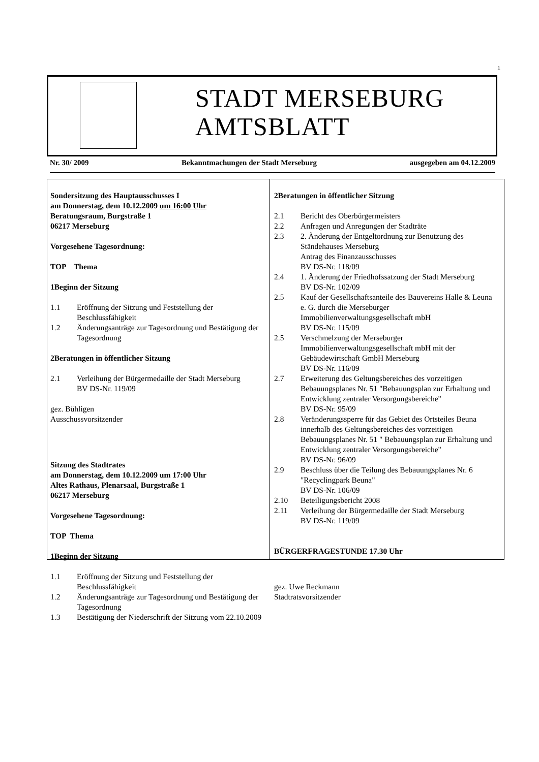1
STADT MERSEBURG
AMTSBLATT
Nr. 30/ 2009 Bekanntmachungen der Stadt Merseburg ausgegeben am 04.12.2009
Sondersitzung des Hauptausschusses I
am Donnerstag, dem 10.12.2009 um 16:00 Uhr
Beratungsraum, Burgstraße 1
06217 Merseburg
Vorgesehene Tagesordnung:
TOP Thema
1 Beginn der Sitzung
1.1 Eröffnung der Sitzung und Feststellung der Beschlussfähigkeit
1.2 Änderungsanträge zur Tagesordnung und Bestätigung der Tagesordnung
2 Beratungen in öffentlicher Sitzung
2.1 Verleihung der Bürgermedaille der Stadt Merseburg
BV DS-Nr. 119/09
gez. Bühligen
Ausschussvorsitzender
Sitzung des Stadtrates
am Donnerstag, dem 10.12.2009 um 17:00 Uhr
Altes Rathaus, Plenarsaal, Burgstraße 1
06217 Merseburg
Vorgesehene Tagesordnung:
TOP Thema
1 Beginn der Sitzung
1.1 Eröffnung der Sitzung und Feststellung der Beschlussfähigkeit
1.2 Änderungsanträge zur Tagesordnung und Bestätigung der Tagesordnung
1.3 Bestätigung der Niederschrift der Sitzung vom 22.10.2009
2 Beratungen in öffentlicher Sitzung
2.1 Bericht des Oberbürgermeisters
2.2 Anfragen und Anregungen der Stadträte
2.3 2. Änderung der Entgeltordnung zur Benutzung des Ständehauses Merseburg
Antrag des Finanzausschusses
BV DS-Nr. 118/09
2.4 1. Änderung der Friedhofssatzung der Stadt Merseburg
BV DS-Nr. 102/09
2.5 Kauf der Gesellschaftsanteile des Bauvereins Halle & Leuna e. G. durch die Merseburger Immobilienverwaltungsgesellschaft mbH
BV DS-Nr. 115/09
2.5 Verschmelzung der Merseburger Immobilienverwaltungsgesellschaft mbH mit der Gebäudewirtschaft GmbH Merseburg
BV DS-Nr. 116/09
2.7 Erweiterung des Geltungsbereiches des vorzeitigen Bebauungsplanes Nr. 51 "Bebauungsplan zur Erhaltung und Entwicklung zentraler Versorgungsbereiche"
BV DS-Nr. 95/09
2.8 Veränderungssperre für das Gebiet des Ortsteiles Beuna innerhalb des Geltungsbereiches des vorzeitigen Bebauungsplanes Nr. 51 " Bebauungsplan zur Erhaltung und Entwicklung zentraler Versorgungsbereiche"
BV DS-Nr. 96/09
2.9 Beschluss über die Teilung des Bebauungsplanes Nr. 6 "Recyclingpark Beuna"
BV DS-Nr. 106/09
2.10 Beteiligungsbericht 2008
2.11 Verleihung der Bürgermedaille der Stadt Merseburg
BV DS-Nr. 119/09
BÜRGERFRAGESTUNDE 17.30 Uhr
gez. Uwe Reckmann
Stadtratsvorsitzender